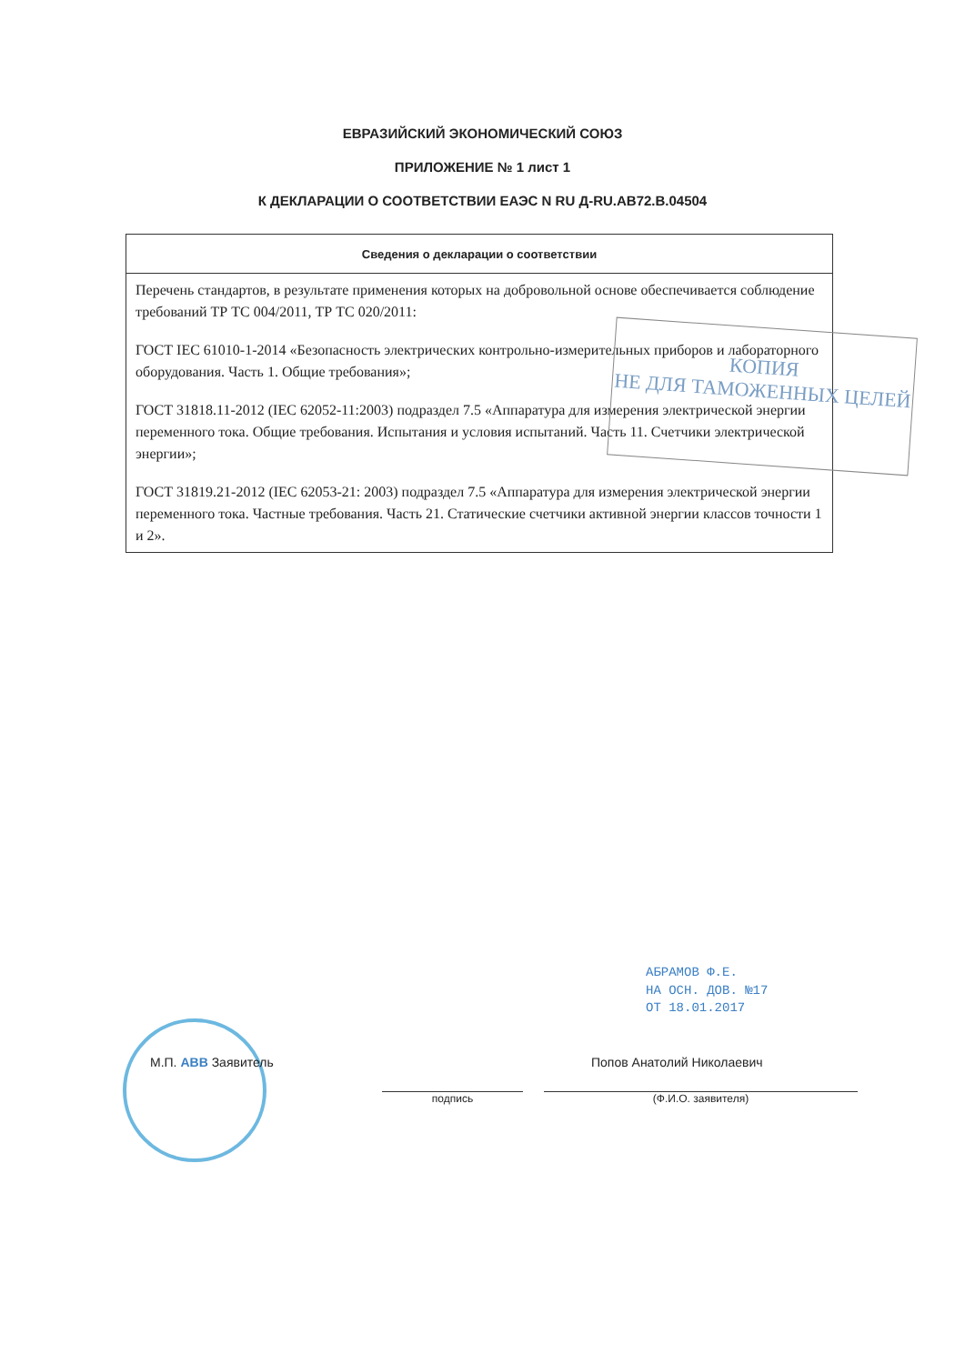ЕВРАЗИЙСКИЙ ЭКОНОМИЧЕСКИЙ СОЮЗ
ПРИЛОЖЕНИЕ № 1 лист 1
К ДЕКЛАРАЦИИ О СООТВЕТСТВИИ ЕАЭС N RU Д-RU.АВ72.В.04504
| Сведения о декларации о соответствии |
| --- |
| Перечень стандартов, в результате применения которых на добровольной основе обеспечивается соблюдение требований ТР ТС 004/2011, ТР ТС 020/2011: ГОСТ IEC 61010-1-2014 «Безопасность электрических контрольно-измерительных приборов и лабораторного оборудования. Часть 1. Общие требования»; ГОСТ 31818.11-2012 (IEC 62052-11:2003) подраздел 7.5 «Аппаратура для измерения электрической энергии переменного тока. Общие требования. Испытания и условия испытаний. Часть 11. Счетчики электрической энергии»; ГОСТ 31819.21-2012 (IEC 62053-21: 2003) подраздел 7.5 «Аппаратура для измерения электрической энергии переменного тока. Частные требования. Часть 21. Статические счетчики активной энергии классов точности 1 и 2». |
КОПИЯ
НЕ ДЛЯ ТАМОЖЕННЫХ ЦЕЛЕЙ
АБРАМОВ Ф.Е.
НА ОСН. ДОВ. №17
ОТ 18.01.2017
М.П. ABB Заявитель
подпись
Попов Анатолий Николаевич
(Ф.И.О. заявителя)